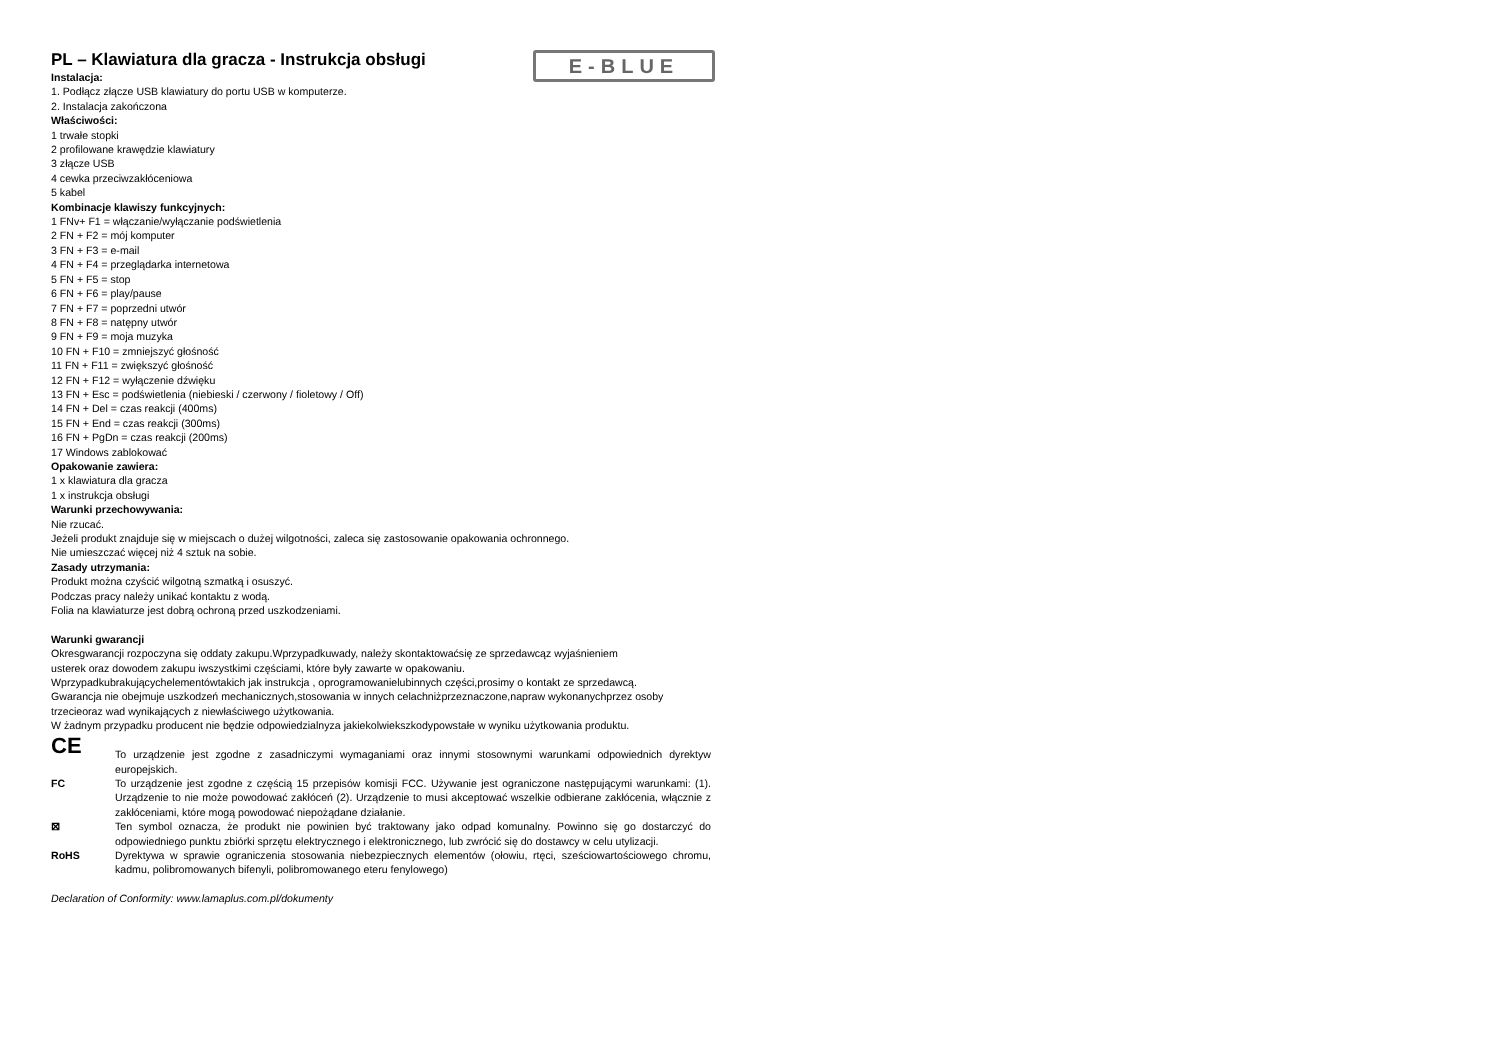E-BLUE
PL – Klawiatura dla gracza - Instrukcja obsługi
Instalacja:
1. Podłącz złącze USB klawiatury do portu USB w komputerze.
2. Instalacja zakończona
Właściwości:
1 trwałe stopki
2 profilowane krawędzie klawiatury
3 złącze USB
4 cewka przeciwzakłóceniowa
5 kabel
Kombinacje klawiszy funkcyjnych:
1 FNv+ F1 = włączanie/wyłączanie podświetlenia
2 FN + F2 = mój komputer
3 FN + F3 = e-mail
4 FN + F4 = przeglądarka internetowa
5 FN + F5 = stop
6 FN + F6 = play/pause
7 FN + F7 = poprzedni utwór
8 FN + F8 = natępny utwór
9 FN + F9 = moja muzyka
10 FN + F10 = zmniejszyć głośność
11 FN + F11 = zwiększyć głośność
12 FN + F12 = wyłączenie dźwięku
13 FN + Esc = podświetlenia (niebieski / czerwony / fioletowy / Off)
14 FN + Del = czas reakcji (400ms)
15 FN + End = czas reakcji (300ms)
16 FN + PgDn = czas reakcji (200ms)
17 Windows zablokować
Opakowanie zawiera:
1 x klawiatura dla gracza
1 x instrukcja obsługi
Warunki przechowywania:
Nie rzucać.
Jeżeli produkt znajduje się w miejscach o dużej wilgotności, zaleca się zastosowanie opakowania ochronnego.
Nie umieszczać więcej niż 4 sztuk na sobie.
Zasady utrzymania:
Produkt można czyścić wilgotną szmatką i osuszyć.
Podczas pracy należy unikać kontaktu z wodą.
Folia na klawiaturze jest dobrą ochroną przed uszkodzeniami.
Warunki gwarancji
Okresgwarancji rozpoczyna się oddaty zakupu.Wprzypadkuwady, należy skontaktowaćsię ze sprzedawcąz wyjaśnieniem
usterek oraz dowodem zakupu iwszystkimi częściami, które były zawarte w opakowaniu.
Wprzypadkubrakującychelementówtakich jak instrukcja , oprogramowanielubinnych części,prosimy o kontakt ze sprzedawcą.
Gwarancja nie obejmuje uszkodzeń mechanicznych,stosowania w innych celachniżprzeznaczone,napraw wykonanychprzez osoby trzecieoraz wad wynikających z niewłaściwego użytkowania.
W żadnym przypadku producent nie będzie odpowiedzialnyza jakiekolwiekszkodypowstałe w wyniku użytkowania produktu.
CE
To urządzenie jest zgodne z zasadniczymi wymaganiami oraz innymi stosownymi warunkami odpowiednich dyrektyw europejskich.
FC To urządzenie jest zgodne z częścią 15 przepisów komisji FCC. Używanie jest ograniczone następującymi warunkami: (1). Urządzenie to nie może powodować zakłóceń (2). Urządzenie to musi akceptować wszelkie odbierane zakłócenia, włącznie z zakłóceniami, które mogą powodować niepożądane działanie.
⊠ Ten symbol oznacza, że produkt nie powinien być traktowany jako odpad komunalny. Powinno się go dostarczyć do odpowiedniego punktu zbiórki sprzętu elektrycznego i elektronicznego, lub zwrócić się do dostawcy w celu utylizacji.
RoHS Dyrektywa w sprawie ograniczenia stosowania niebezpiecznych elementów (ołowiu, rtęci, sześciowartościowego chromu, kadmu, polibromowanych bifenyli, polibromowanego eteru fenylowego)
Declaration of Conformity: www.lamaplus.com.pl/dokumenty